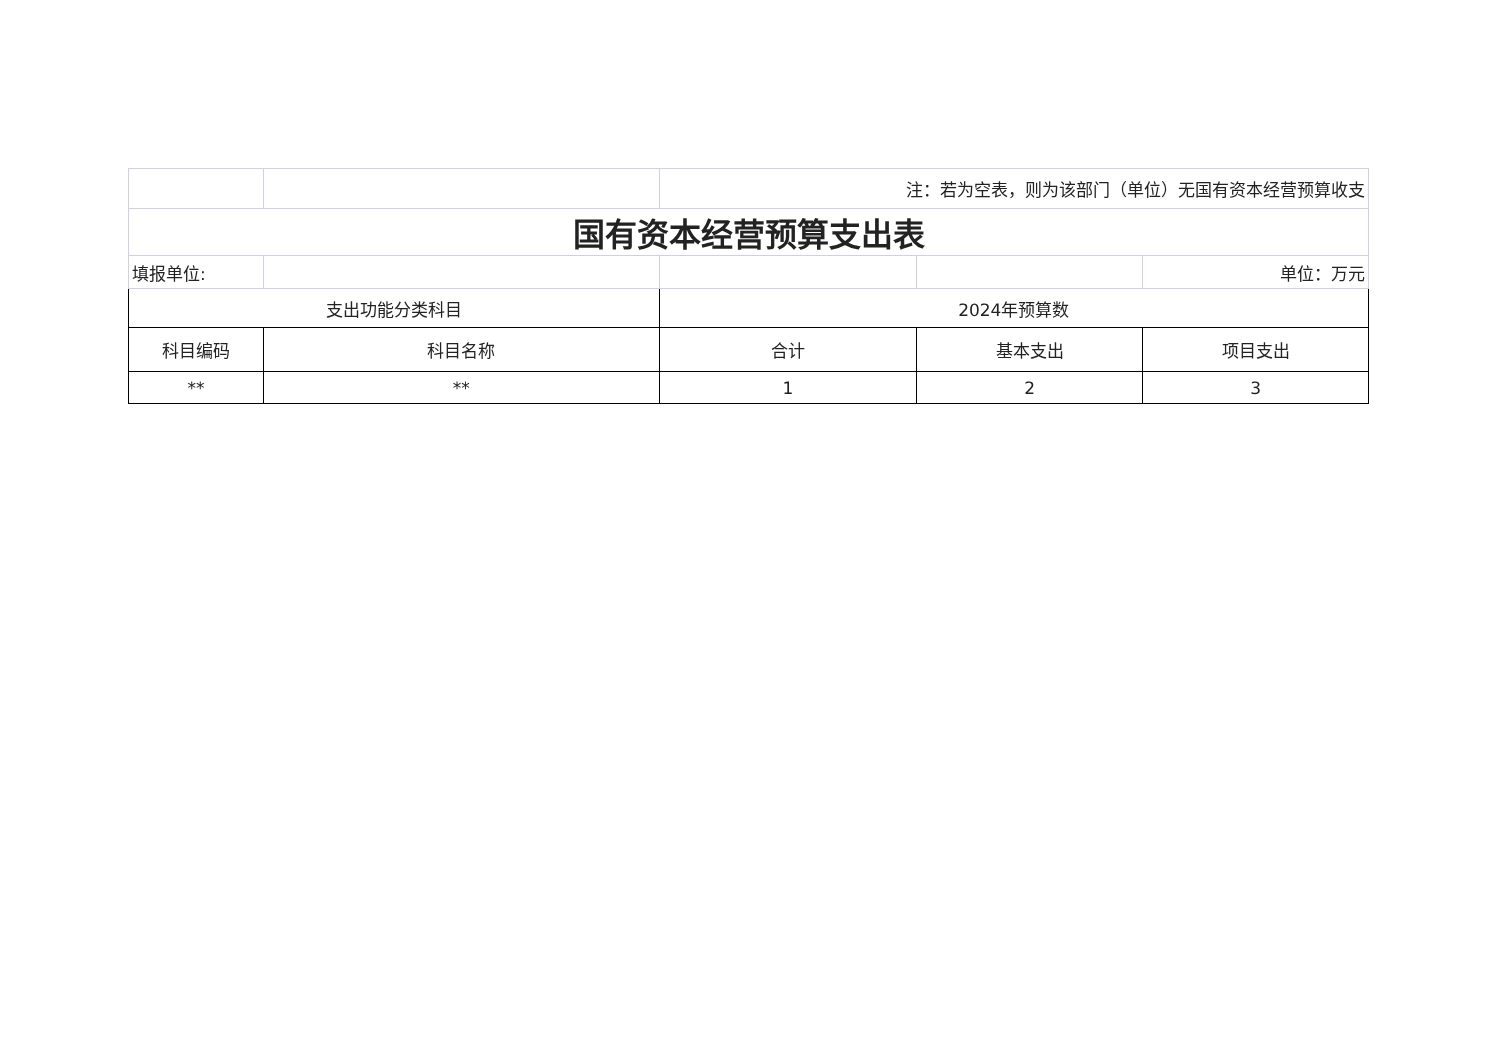| | | 注：若为空表，则为该部门（单位）无国有资本经营预算收支 | | |
| 国有资本经营预算支出表 | | | | |
| 填报单位: | | | | 单位：万元 |
| 支出功能分类科目 | | 2024年预算数 | | |
| 科目编码 | 科目名称 | 合计 | 基本支出 | 项目支出 |
| ** | ** | 1 | 2 | 3 |